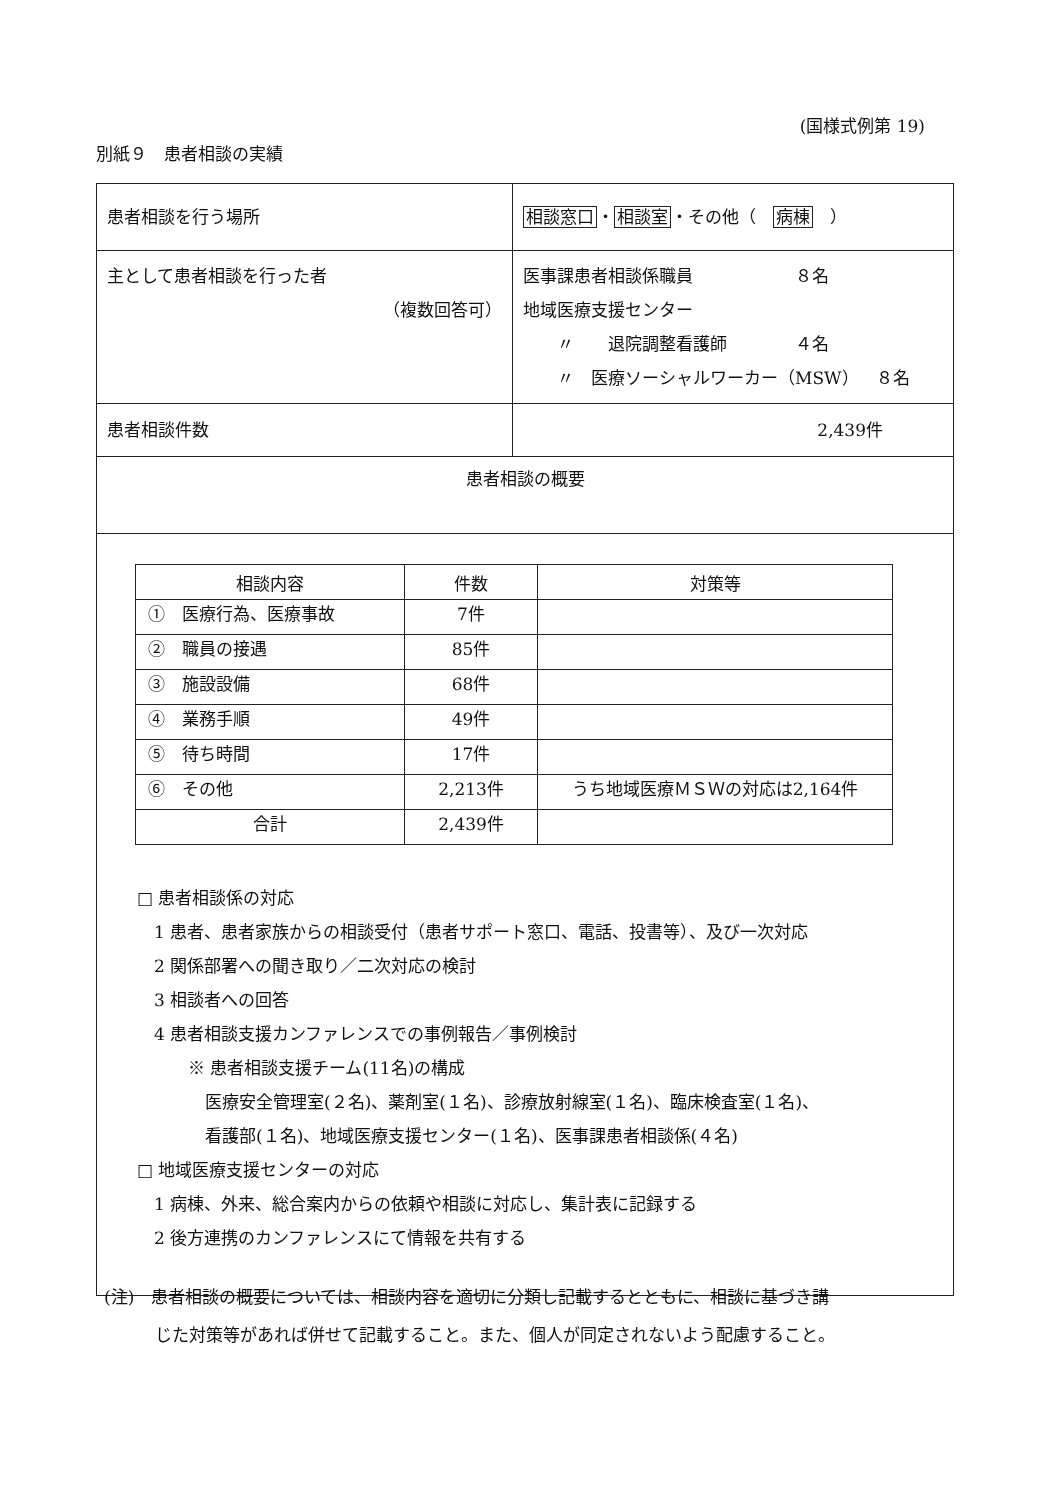(国様式例第 19)
別紙９　患者相談の実績
| 患者相談を行う場所 | 相談窓口 ・ 相談室 ・その他（ 病棟 ） |
| 主として患者相談を行った者 （複数回答可） | 医事課患者相談係職員 ８名 地域医療支援センター 〃 退院調整看護師 ４名 〃 医療ソーシャルワーカー（MSW） ８名 |
| 患者相談件数 | 2,439件 |
| 患者相談の概要 | |
| / 相談内容 / 件数 / 対策等 / / --- / --- / --- / / ① 医療行為、医療事故 / 7件 / / / ② 職員の接遇 / 85件 / / / ③ 施設設備 / 68件 / / / ④ 業務手順 / 49件 / / / ⑤ 待ち時間 / 17件 / / / ⑥ その他 / 2,213件 / うち地域医療ＭＳＷの対応は2,164件 / / 合計 / 2,439件 / / □ 患者相談係の対応 1 患者、患者家族からの相談受付（患者サポート窓口、電話、投書等）、及び一次対応 2 関係部署への聞き取り／二次対応の検討 3 相談者への回答 4 患者相談支援カンファレンスでの事例報告／事例検討 ※ 患者相談支援チーム(11名)の構成 医療安全管理室(２名)、薬剤室(１名)、診療放射線室(１名)、臨床検査室(１名)、 看護部(１名)、地域医療支援センター(１名)、医事課患者相談係(４名) □ 地域医療支援センターの対応 1 病棟、外来、総合案内からの依頼や相談に対応し、集計表に記録する 2 後方連携のカンファレンスにて情報を共有する | |
(注)　患者相談の概要については、相談内容を適切に分類し記載するとともに、相談に基づき講
　　　じた対策等があれば併せて記載すること。また、個人が同定されないよう配慮すること。